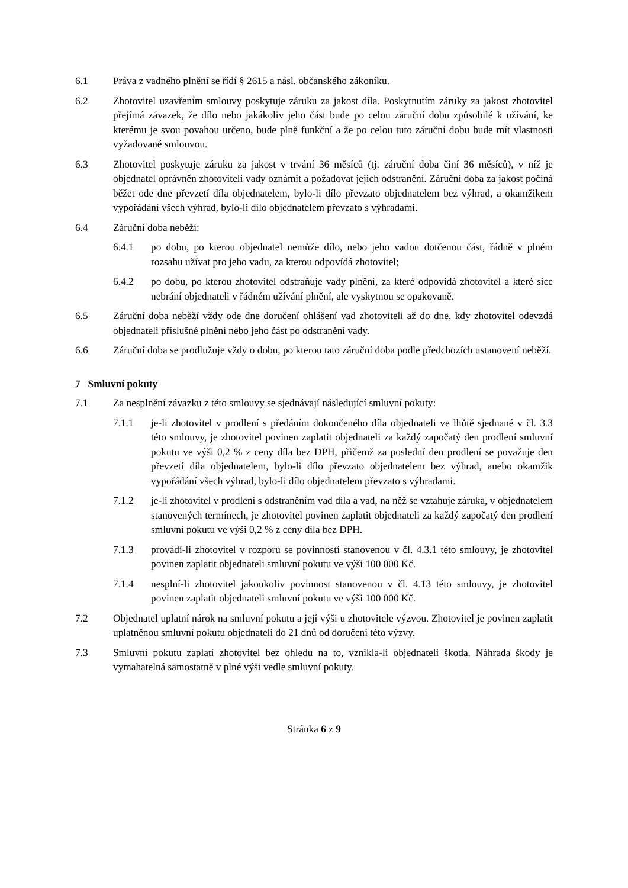6.1 Práva z vadného plnění se řídí § 2615 a násl. občanského zákoníku.
6.2 Zhotovitel uzavřením smlouvy poskytuje záruku za jakost díla. Poskytnutím záruky za jakost zhotovitel přejímá závazek, že dílo nebo jakákoliv jeho část bude po celou záruční dobu způsobilé k užívání, ke kterému je svou povahou určeno, bude plně funkční a že po celou tuto záruční dobu bude mít vlastnosti vyžadované smlouvou.
6.3 Zhotovitel poskytuje záruku za jakost v trvání 36 měsíců (tj. záruční doba činí 36 měsíců), v níž je objednatel oprávněn zhotoviteli vady oznámit a požadovat jejich odstranění. Záruční doba za jakost počíná běžet ode dne převzetí díla objednatelem, bylo-li dílo převzato objednatelem bez výhrad, a okamžikem vypořádání všech výhrad, bylo-li dílo objednatelem převzato s výhradami.
6.4 Záruční doba neběží:
6.4.1 po dobu, po kterou objednatel nemůže dílo, nebo jeho vadou dotčenou část, řádně v plném rozsahu užívat pro jeho vadu, za kterou odpovídá zhotovitel;
6.4.2 po dobu, po kterou zhotovitel odstraňuje vady plnění, za které odpovídá zhotovitel a které sice nebrání objednateli v řádném užívání plnění, ale vyskytnou se opakovaně.
6.5 Záruční doba neběží vždy ode dne doručení ohlášení vad zhotoviteli až do dne, kdy zhotovitel odevzdá objednateli příslušné plnění nebo jeho část po odstranění vady.
6.6 Záruční doba se prodlužuje vždy o dobu, po kterou tato záruční doba podle předchozích ustanovení neběží.
7 Smluvní pokuty
7.1 Za nesplnění závazku z této smlouvy se sjednávají následující smluvní pokuty:
7.1.1 je-li zhotovitel v prodlení s předáním dokončeného díla objednateli ve lhůtě sjednané v čl. 3.3 této smlouvy, je zhotovitel povinen zaplatit objednateli za každý započatý den prodlení smluvní pokutu ve výši 0,2 % z ceny díla bez DPH, přičemž za poslední den prodlení se považuje den převzetí díla objednatelem, bylo-li dílo převzato objednatelem bez výhrad, anebo okamžik vypořádání všech výhrad, bylo-li dílo objednatelem převzato s výhradami.
7.1.2 je-li zhotovitel v prodlení s odstraněním vad díla a vad, na něž se vztahuje záruka, v objednatelem stanovených termínech, je zhotovitel povinen zaplatit objednateli za každý započatý den prodlení smluvní pokutu ve výši 0,2 % z ceny díla bez DPH.
7.1.3 provádí-li zhotovitel v rozporu se povinností stanovenou v čl. 4.3.1 této smlouvy, je zhotovitel povinen zaplatit objednateli smluvní pokutu ve výši 100 000 Kč.
7.1.4 nesplní-li zhotovitel jakoukoliv povinnost stanovenou v čl. 4.13 této smlouvy, je zhotovitel povinen zaplatit objednateli smluvní pokutu ve výši 100 000 Kč.
7.2 Objednatel uplatní nárok na smluvní pokutu a její výši u zhotovitele výzvou. Zhotovitel je povinen zaplatit uplatněnou smluvní pokutu objednateli do 21 dnů od doručení této výzvy.
7.3 Smluvní pokutu zaplatí zhotovitel bez ohledu na to, vznikla-li objednateli škoda. Náhrada škody je vymahatelná samostatně v plné výši vedle smluvní pokuty.
Stránka 6 z 9